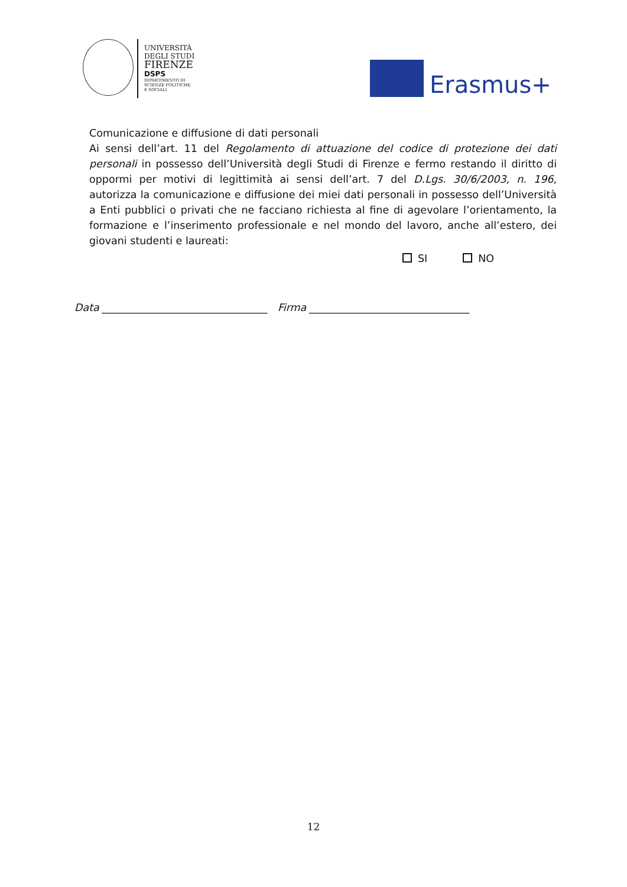UNIVERSITÀ
DEGLI STUDI
FIRENZE
DSPS
DIPARTIMENTO DI
SCIENZE POLITICHE
E SOCIALI
Erasmus+
Comunicazione e diffusione di dati personali
Ai sensi dell’art. 11 del Regolamento di attuazione del codice di protezione dei dati personali in possesso dell’Università degli Studi di Firenze e fermo restando il diritto di oppormi per motivi di legittimità ai sensi dell’art. 7 del D.Lgs. 30/6/2003, n. 196, autorizza la comunicazione e diffusione dei miei dati personali in possesso dell’Università a Enti pubblici o privati che ne facciano richiesta al fine di agevolare l’orientamento, la formazione e l’inserimento professionale e nel mondo del lavoro, anche all’estero, dei giovani studenti e laureati:
SI NO
Data ________________________________ Firma _______________________________
12